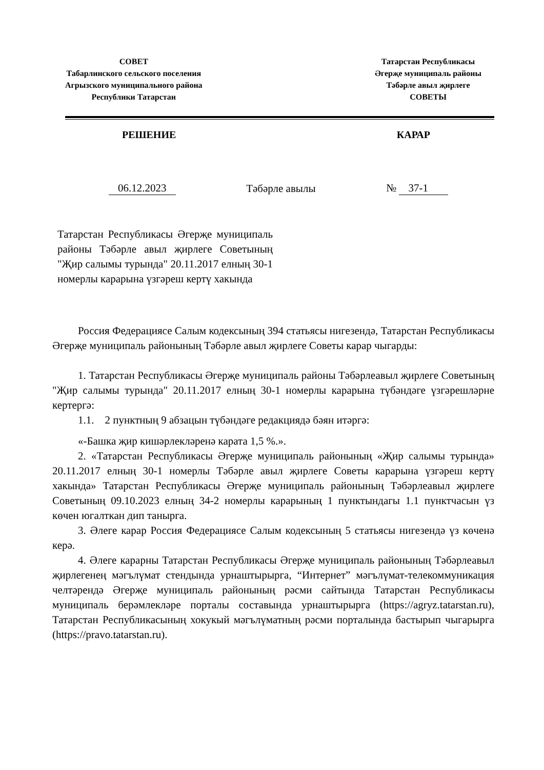СОВЕТ
Табарлинского сельского поселения
Агрызского муниципального района
Республики Татарстан
Татарстан Республикасы
Әгерҗе муниципаль районы
Тәбәрле авыл җирлеге
СОВЕТЫ
РЕШЕНИЕ КАРАР
06.12.2023 Тәбәрле авылы № 37-1
Татарстан Республикасы Әгерҗе муниципаль районы Тәбәрле авыл җирлеге Советының "Җир салымы турында" 20.11.2017 елның 30-1 номерлы карарына үзгәреш кертү хакында
Россия Федерациясе Салым кодексының 394 статьясы нигезендә, Татарстан Республикасы Әгерҗе муниципаль районының Тәбәрле авыл җирлеге Советы карар чыгарды:
1. Татарстан Республикасы Әгерҗе муниципаль районы Тәбәрлеавыл җирлеге Советының "Җир салымы турында" 20.11.2017 елның 30-1 номерлы карарына түбәндәге үзгәрешләрне кертергә:
1.1. 2 пунктның 9 абзацын түбәндәге редакциядә бәян итәргә:
«-Башка җир кишәрлекләренә карата 1,5 %.».
2. «Татарстан Республикасы Әгерҗе муниципаль районының «Җир салымы турында» 20.11.2017 елның 30-1 номерлы Тәбәрле авыл җирлеге Советы карарына үзгәреш кертү хакында» Татарстан Республикасы Әгерҗе муниципаль районының Тәбәрлеавыл җирлеге Советының 09.10.2023 елның 34-2 номерлы карарының 1 пунктындагы 1.1 пунктчасын үз көчен югалткан дип танырга.
3. Әлеге карар Россия Федерациясе Салым кодексының 5 статьясы нигезендә үз көченә керә.
4. Әлеге карарны Татарстан Республикасы Әгерҗе муниципаль районының Тәбәрлеавыл җирлегенең мәгълүмат стендында урнаштырырга, “Интернет” мәгълүмат-телекоммуникация челтәрендә Әгерҗе муниципаль районының рәсми сайтында Татарстан Республикасы муниципаль берәмлекләре порталы составында урнаштырырга (https://agryz.tatarstan.ru), Татарстан Республикасының хокукый мәгълүматның рәсми порталында бастырып чыгарырга (https://pravo.tatarstan.ru).